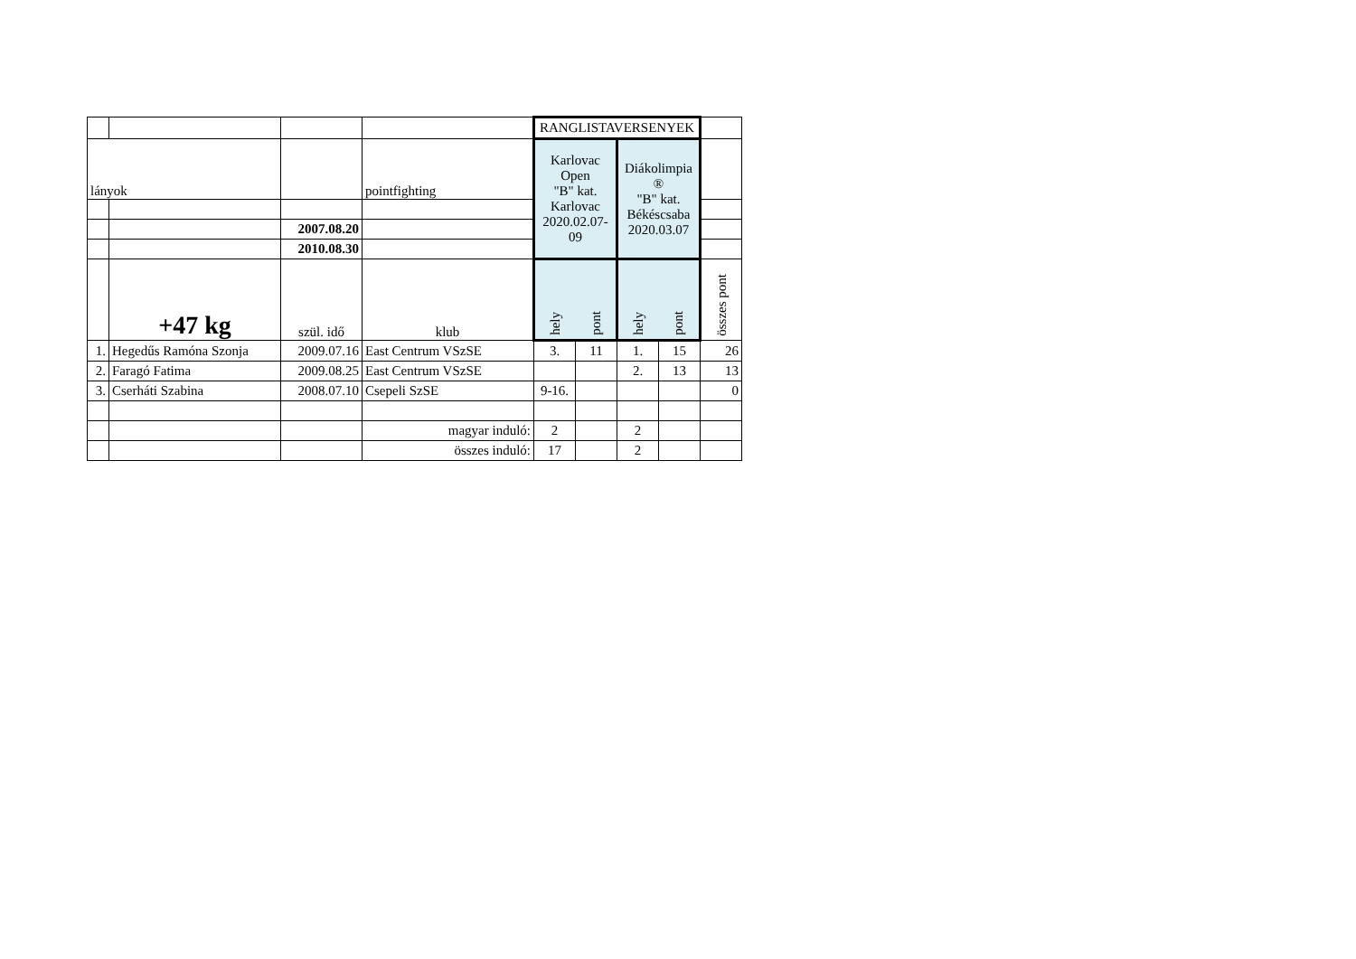| | | | | RANGLISTAVERSENYEK | | | | |
| lányok | | | pointfighting | Karlovac Open "B" kat. Karlovac 2020.02.07-09 | | Diákolimpia ® "B" kat. Békéscsaba 2020.03.07 | | |
| | | 2007.08.20 | | | | | | |
| | | 2010.08.30 | | | | | | |
| | +47 kg | szül. idő | klub | hely | pont | hely | pont | összes pont |
| 1. | Hegedűs Ramóna Szonja | 2009.07.16 | East Centrum VSzSE | 3. | 11 | 1. | 15 | 26 |
| 2. | Faragó Fatima | 2009.08.25 | East Centrum VSzSE | | | 2. | 13 | 13 |
| 3. | Cserháti Szabina | 2008.07.10 | Csepeli SzSE | 9-16. | | | | 0 |
| | | | magyar induló: | 2 | | 2 | | |
| | | | összes induló: | 17 | | 2 | | |